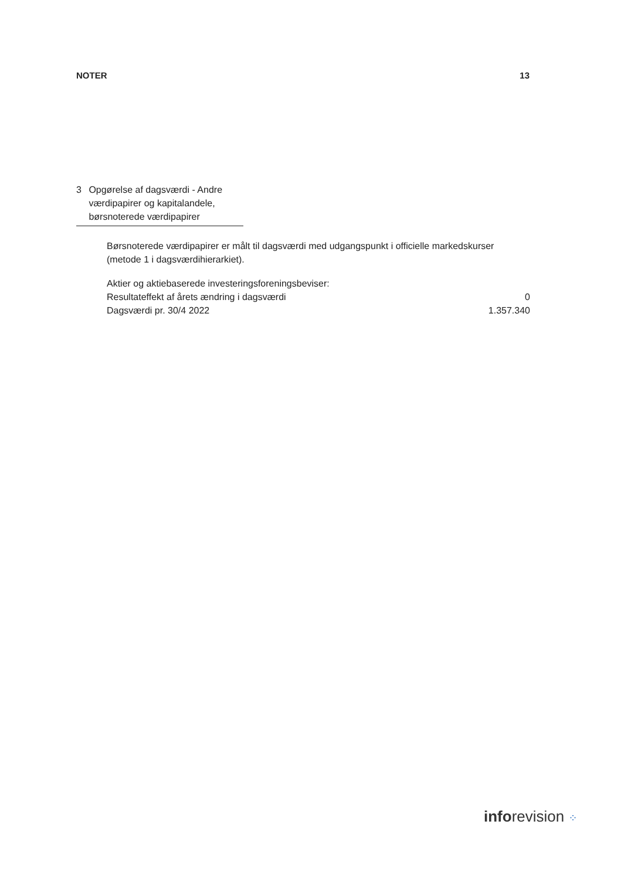NOTER 13
3 Opgørelse af dagsværdi - Andre værdipapirer og kapitalandele, børsnoterede værdipapirer
Børsnoterede værdipapirer er målt til dagsværdi med udgangspunkt i officielle markedskurser (metode 1 i dagsværdihierarkiet).
| Aktier og aktiebaserede investeringsforeningsbeviser: | |
| Resultateffekt af årets ændring i dagsværdi | 0 |
| Dagsværdi pr. 30/4 2022 | 1.357.340 |
inforevision ⁘